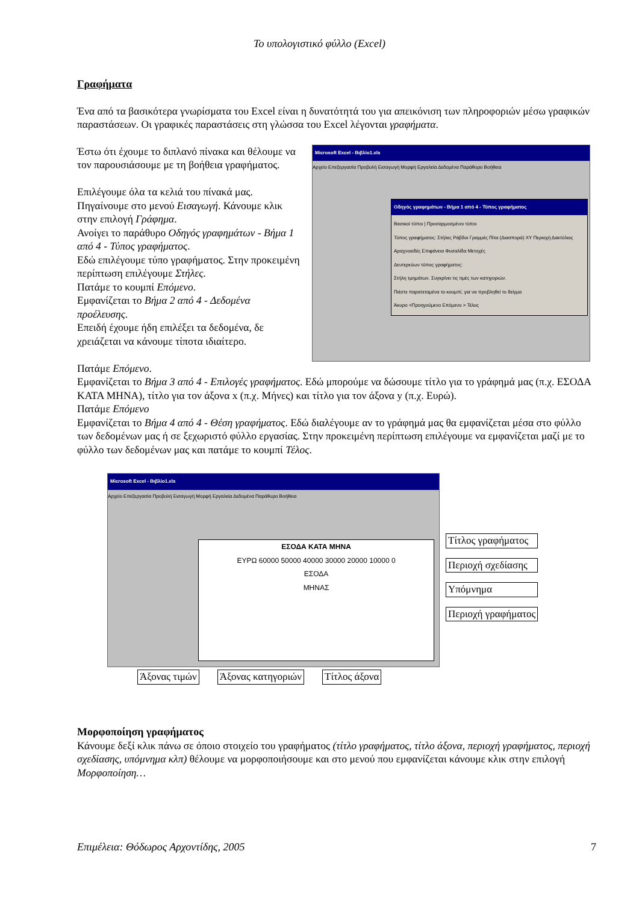Το υπολογιστικό φύλλο (Excel)
Γραφήματα
Ένα από τα βασικότερα γνωρίσματα του Excel είναι η δυνατότητά του για απεικόνιση των πληροφοριών μέσω γραφικών παραστάσεων. Οι γραφικές παραστάσεις στη γλώσσα του Excel λέγονται γραφήματα.
Έστω ότι έχουμε το διπλανό πίνακα και θέλουμε να τον παρουσιάσουμε με τη βοήθεια γραφήματος.
Επιλέγουμε όλα τα κελιά του πίνακά μας. Πηγαίνουμε στο μενού Εισαγωγή. Κάνουμε κλικ στην επιλογή Γράφημα.
Ανοίγει το παράθυρο Οδηγός γραφημάτων - Βήμα 1 από 4 - Τύπος γραφήματος.
Εδώ επιλέγουμε τύπο γραφήματος. Στην προκειμένη περίπτωση επιλέγουμε Στήλες.
Πατάμε το κουμπί Επόμενο.
Εμφανίζεται το Βήμα 2 από 4 - Δεδομένα προέλευσης.
Επειδή έχουμε ήδη επιλέξει τα δεδομένα, δε χρειάζεται να κάνουμε τίποτα ιδιαίτερο.
Microsoft Excel - Βιβλίο1.xls
Αρχείο Επεξεργασία Προβολή Εισαγωγή Μορφή Εργαλεία Δεδομένα Παράθυρο Βοήθεια
Οδηγός γραφημάτων - Βήμα 1 από 4 - Τύπος γραφήματος
Βασικοί τύποι | Προσαρμοσμένοι τύποι
Τύπος γραφήματος: Στήλες Ράβδοι Γραμμές Πίτα (Διασπορά) XY Περιοχή Δακτύλιος Αραχνοειδές Επιφάνεια Φυσαλίδα Μετοχές
Δευτερεύων τύπος γραφήματος:
Στήλη τμημάτων. Συγκρίνει τις τιμές των κατηγοριών.
Πιέστε παρατεταμένα το κουμπί, για να προβληθεί το δείγμα
Άκυρο <Προηγούμενο Επόμενο > Τέλος
Πατάμε Επόμενο.
Εμφανίζεται το Βήμα 3 από 4 - Επιλογές γραφήματος. Εδώ μπορούμε να δώσουμε τίτλο για το γράφημά μας (π.χ. ΕΣΟΔΑ ΚΑΤΑ ΜΗΝΑ), τίτλο για τον άξονα x (π.χ. Μήνες) και τίτλο για τον άξονα y (π.χ. Ευρώ).
Πατάμε Επόμενο
Εμφανίζεται το Βήμα 4 από 4 - Θέση γραφήματος. Εδώ διαλέγουμε αν το γράφημά μας θα εμφανίζεται μέσα στο φύλλο των δεδομένων μας ή σε ξεχωριστό φύλλο εργασίας. Στην προκειμένη περίπτωση επιλέγουμε να εμφανίζεται μαζί με το φύλλο των δεδομένων μας και πατάμε το κουμπί Τέλος.
Microsoft Excel - Βιβλίο1.xls
Αρχείο Επεξεργασία Προβολή Εισαγωγή Μορφή Εργαλεία Δεδομένα Παράθυρο Βοήθεια
ΕΣΟΔΑ ΚΑΤΑ ΜΗΝΑ
ΕΥΡΩ 60000 50000 40000 30000 20000 10000 0
ΕΣΟΔΑ
ΜΗΝΑΣ
Τίτλος γραφήματος
Περιοχή σχεδίασης
Υπόμνημα
Περιοχή γραφήματος
Άξονας τιμών Άξονας κατηγοριών Τίτλος άξονα
Μορφοποίηση γραφήματος
Κάνουμε δεξί κλικ πάνω σε όποιο στοιχείο του γραφήματος (τίτλο γραφήματος, τίτλο άξονα, περιοχή γραφήματος, περιοχή σχεδίασης, υπόμνημα κλπ) θέλουμε να μορφοποιήσουμε και στο μενού που εμφανίζεται κάνουμε κλικ στην επιλογή Μορφοποίηση…
Επιμέλεια: Θόδωρος Αρχοντίδης, 2005 7